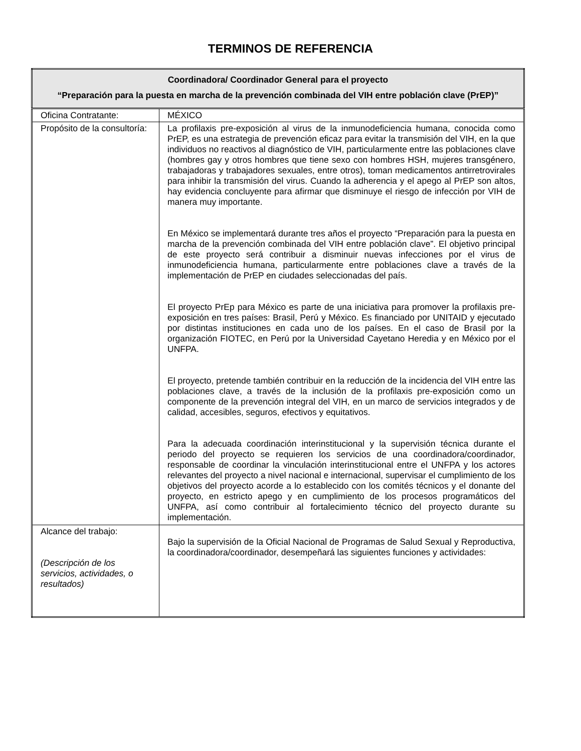TERMINOS DE REFERENCIA
| Coordinadora/ Coordinador General para el proyecto “Preparación para la puesta en marcha de la prevención combinada del VIH entre población clave (PrEP)” | |
| --- | --- |
| Oficina Contratante: | MÉXICO |
| Propósito de la consultoría: | La profilaxis pre-exposición al virus de la inmunodeficiencia humana, conocida como PrEP, es una estrategia de prevención eficaz para evitar la transmisión del VIH, en la que individuos no reactivos al diagnóstico de VIH, particularmente entre las poblaciones clave (hombres gay y otros hombres que tiene sexo con hombres HSH, mujeres transgénero, trabajadoras y trabajadores sexuales, entre otros), toman medicamentos antirretrovirales para inhibir la transmisión del virus. Cuando la adherencia y el apego al PrEP son altos, hay evidencia concluyente para afirmar que disminuye el riesgo de infección por VIH de manera muy importante. En México se implementará durante tres años el proyecto “Preparación para la puesta en marcha de la prevención combinada del VIH entre población clave”. El objetivo principal de este proyecto será contribuir a disminuir nuevas infecciones por el virus de inmunodeficiencia humana, particularmente entre poblaciones clave a través de la implementación de PrEP en ciudades seleccionadas del país. El proyecto PrEp para México es parte de una iniciativa para promover la profilaxis pre-exposición en tres países: Brasil, Perú y México. Es financiado por UNITAID y ejecutado por distintas instituciones en cada uno de los países. En el caso de Brasil por la organización FIOTEC, en Perú por la Universidad Cayetano Heredia y en México por el UNFPA. El proyecto, pretende también contribuir en la reducción de la incidencia del VIH entre las poblaciones clave, a través de la inclusión de la profilaxis pre-exposición como un componente de la prevención integral del VIH, en un marco de servicios integrados y de calidad, accesibles, seguros, efectivos y equitativos. Para la adecuada coordinación interinstitucional y la supervisión técnica durante el periodo del proyecto se requieren los servicios de una coordinadora/coordinador, responsable de coordinar la vinculación interinstitucional entre el UNFPA y los actores relevantes del proyecto a nivel nacional e internacional, supervisar el cumplimiento de los objetivos del proyecto acorde a lo establecido con los comités técnicos y el donante del proyecto, en estricto apego y en cumplimiento de los procesos programáticos del UNFPA, así como contribuir al fortalecimiento técnico del proyecto durante su implementación. |
| Alcance del trabajo: (Descripción de los servicios, actividades, o resultados) | Bajo la supervisión de la Oficial Nacional de Programas de Salud Sexual y Reproductiva, la coordinadora/coordinador, desempeñará las siguientes funciones y actividades: |